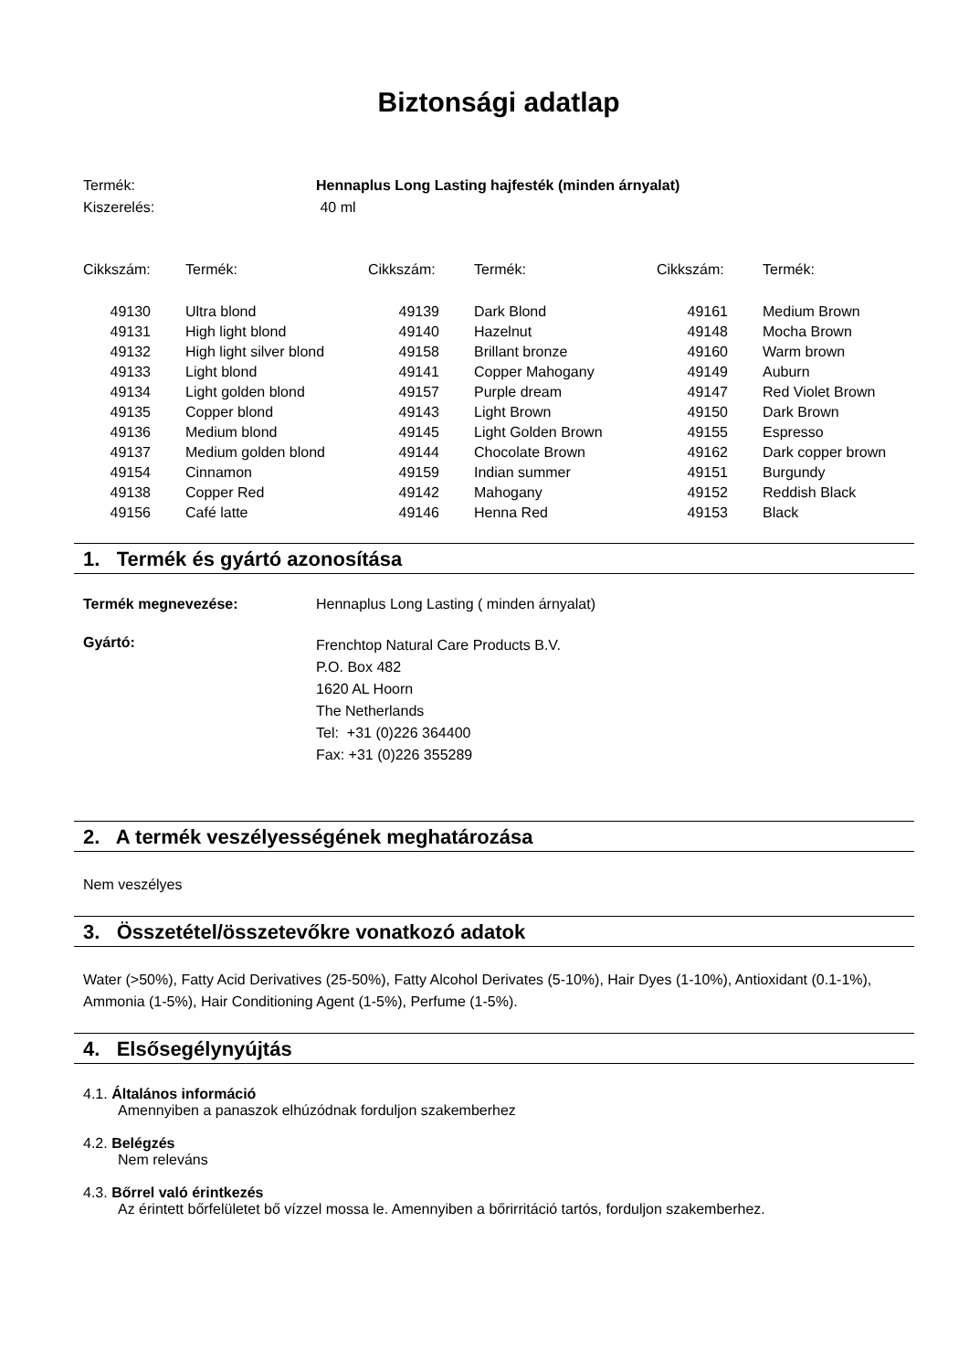Biztonsági adatlap
Termék: Hennaplus Long Lasting hajfesték (minden árnyalat)
Kiszerelés: 40 ml
| Cikkszám: | Termék: | Cikkszám: | Termék: | Cikkszám: | Termék: |
| --- | --- | --- | --- | --- | --- |
| 49130 | Ultra blond | 49139 | Dark Blond | 49161 | Medium Brown |
| 49131 | High light blond | 49140 | Hazelnut | 49148 | Mocha Brown |
| 49132 | High light silver blond | 49158 | Brillant bronze | 49160 | Warm brown |
| 49133 | Light blond | 49141 | Copper Mahogany | 49149 | Auburn |
| 49134 | Light golden blond | 49157 | Purple dream | 49147 | Red Violet Brown |
| 49135 | Copper blond | 49143 | Light Brown | 49150 | Dark Brown |
| 49136 | Medium blond | 49145 | Light Golden Brown | 49155 | Espresso |
| 49137 | Medium golden blond | 49144 | Chocolate Brown | 49162 | Dark copper brown |
| 49154 | Cinnamon | 49159 | Indian summer | 49151 | Burgundy |
| 49138 | Copper Red | 49142 | Mahogany | 49152 | Reddish Black |
| 49156 | Café latte | 49146 | Henna Red | 49153 | Black |
1. Termék és gyártó azonosítása
Termék megnevezése: Hennaplus Long Lasting ( minden árnyalat)
Gyártó:
Frenchtop Natural Care Products B.V.
P.O. Box 482
1620 AL Hoorn
The Netherlands
Tel: +31 (0)226 364400
Fax: +31 (0)226 355289
2. A termék veszélyességének meghatározása
Nem veszélyes
3. Összetétel/összetevőkre vonatkozó adatok
Water (>50%), Fatty Acid Derivatives (25-50%), Fatty Alcohol Derivates (5-10%), Hair Dyes (1-10%), Antioxidant (0.1-1%), Ammonia (1-5%), Hair Conditioning Agent (1-5%), Perfume (1-5%).
4. Elsősegélynyújtás
4.1. Általános információ
Amennyiben a panaszok elhúzódnak forduljon szakemberhez
4.2. Belégzés
Nem releváns
4.3. Bőrrel való érintkezés
Az érintett bőrfelületet bő vízzel mossa le. Amennyiben a bőrirritáció tartós, forduljon szakemberhez.